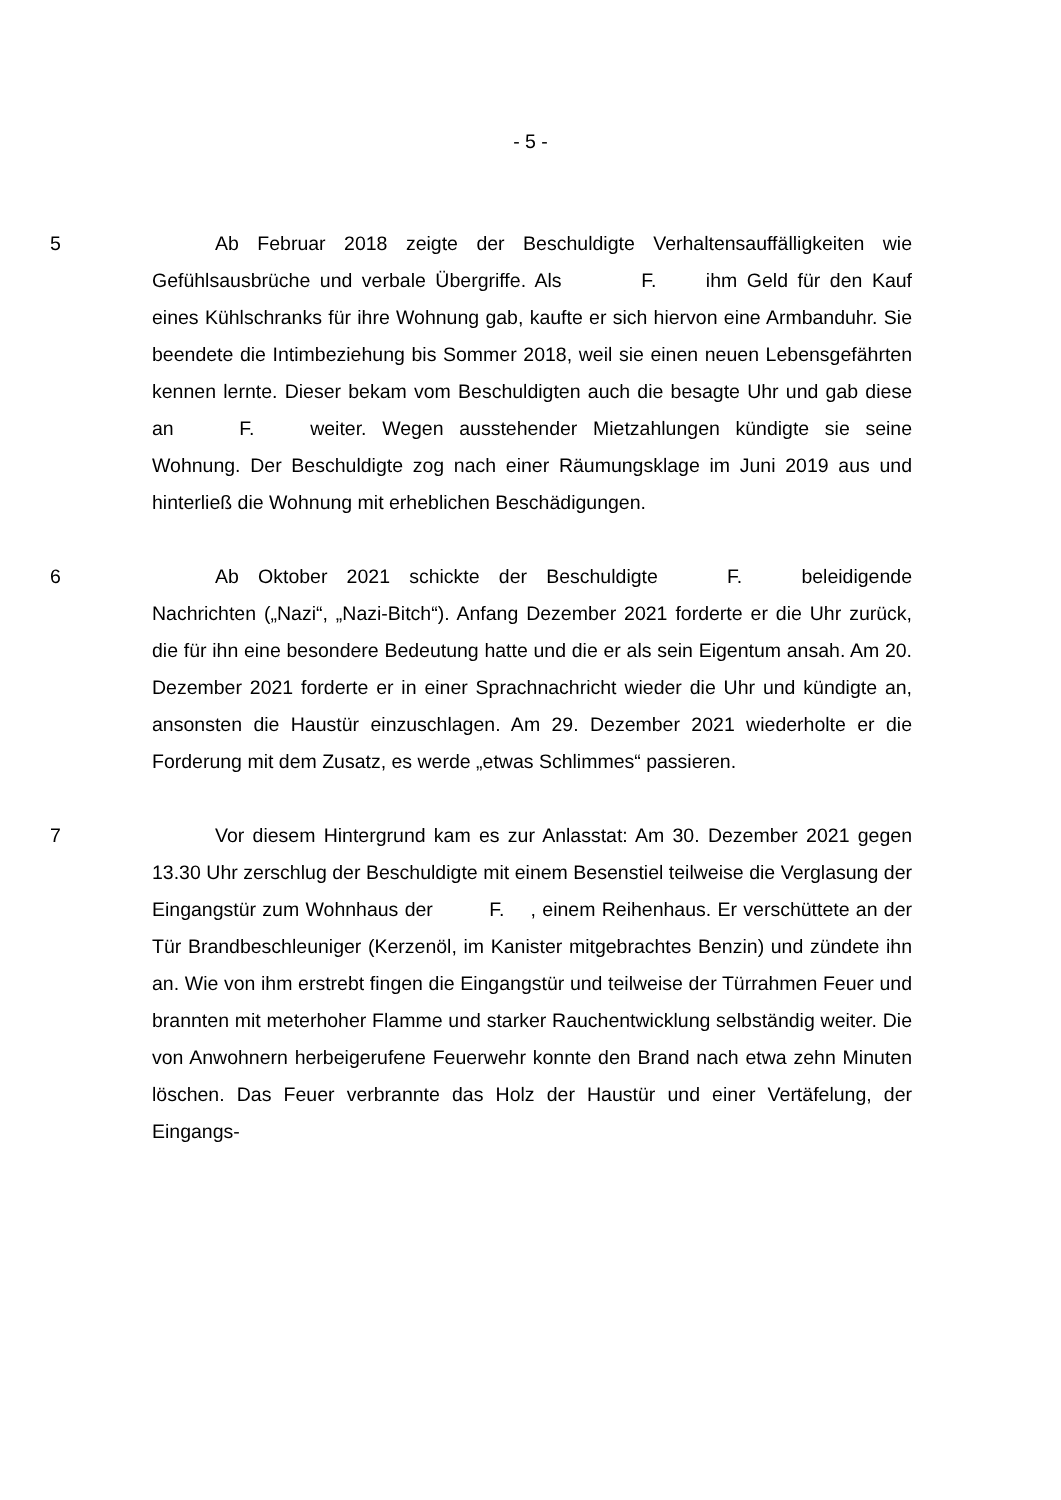- 5 -
5 Ab Februar 2018 zeigte der Beschuldigte Verhaltensauffälligkeiten wie Gefühlsausbrüche und verbale Übergriffe. Als F. ihm Geld für den Kauf eines Kühlschranks für ihre Wohnung gab, kaufte er sich hiervon eine Armbanduhr. Sie beendete die Intimbeziehung bis Sommer 2018, weil sie einen neuen Lebensgefährten kennen lernte. Dieser bekam vom Beschuldigten auch die besagte Uhr und gab diese an F. weiter. Wegen ausstehender Mietzahlungen kündigte sie seine Wohnung. Der Beschuldigte zog nach einer Räumungsklage im Juni 2019 aus und hinterließ die Wohnung mit erheblichen Beschädigungen.
6 Ab Oktober 2021 schickte der Beschuldigte F. beleidigende Nachrichten („Nazi“, „Nazi-Bitch“). Anfang Dezember 2021 forderte er die Uhr zurück, die für ihn eine besondere Bedeutung hatte und die er als sein Eigentum ansah. Am 20. Dezember 2021 forderte er in einer Sprachnachricht wieder die Uhr und kündigte an, ansonsten die Haustür einzuschlagen. Am 29. Dezember 2021 wiederholte er die Forderung mit dem Zusatz, es werde „etwas Schlimmes“ passieren.
7 Vor diesem Hintergrund kam es zur Anlasstat: Am 30. Dezember 2021 gegen 13.30 Uhr zerschlug der Beschuldigte mit einem Besenstiel teilweise die Verglasung der Eingangstür zum Wohnhaus der F. , einem Reihenhaus. Er verschüttete an der Tür Brandbeschleuniger (Kerzenöl, im Kanister mitgebrachtes Benzin) und zündete ihn an. Wie von ihm erstrebt fingen die Eingangstür und teilweise der Türrahmen Feuer und brannten mit meterhoher Flamme und starker Rauchentwicklung selbständig weiter. Die von Anwohnern herbeigerufene Feuerwehr konnte den Brand nach etwa zehn Minuten löschen. Das Feuer verbrannte das Holz der Haustür und einer Vertäfelung, der Eingangs-